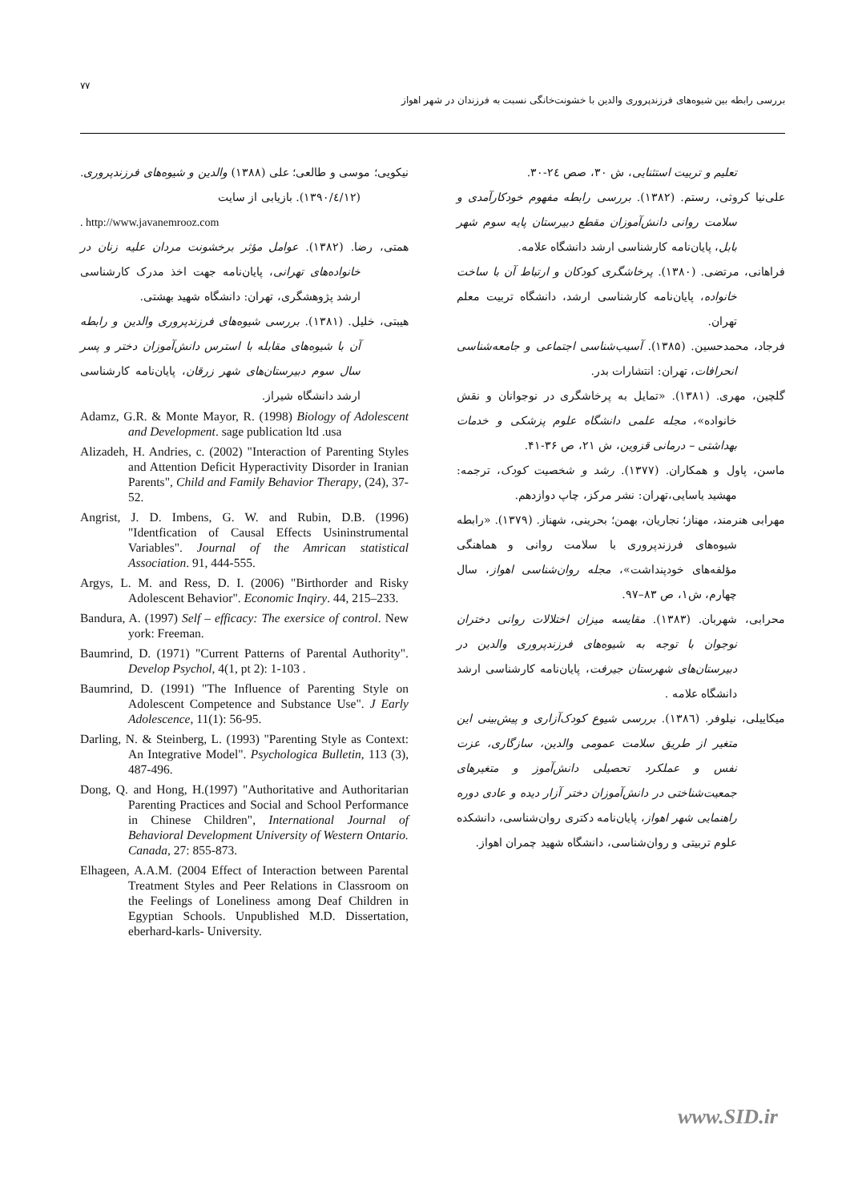۷۷
بررسی رابطه بین شیوه‌های فرزندپروری والدین با خشونت‌خانگی نسبت به فرزندان در شهر اهواز
تعلیم و تربیت استثنایی، ش ۳۰، صص ۲٤-۳۰.
علی‌نیا کروثی، رستم. (۱۳۸۲). بررسی رابطه مفهوم خودکارآمدی و سلامت روانی دانش‌آموزان مقطع دبیرستان پایه سوم شهر بابل، پایان‌نامه کارشناسی ارشد دانشگاه علامه.
فراهانی، مرتضی. (۱۳۸۰). پرخاشگری کودکان و ارتباط آن با ساخت خانواده، پایان‌نامه کارشناسی ارشد، دانشگاه تربیت معلم تهران.
فرجاد، محمدحسین. (۱۳۸۵). آسیب‌شناسی اجتماعی و جامعه‌شناسی انحرافات، تهران: انتشارات بدر.
گلچین، مهری. (۱۳۸۱). «تمایل به پرخاشگری در نوجوانان و نقش خانواده»، مجله علمی دانشگاه علوم پزشکی و خدمات بهداشتی – درمانی قزوین، ش ۲۱، ص ۳۶-۴۱.
ماسن، پاول و همکاران. (۱۳۷۷). رشد و شخصیت کودک، ترجمه: مهشید یاسایی،تهران: نشر مرکز، چاپ دوازدهم.
مهرابی هنرمند، مهناز؛ نجاریان، بهمن؛ بحرینی، شهناز. (۱۳۷۹). «رابطه شیوه‌های فرزندپروری با سلامت روانی و هماهنگی مؤلفه‌های خودپنداشت»، مجله روان‌شناسی اهواز، سال چهارم، ش۱، ص ۸۳–۹۷.
محرابی، شهربان. (۱۳۸۳). مقایسه میزان اختلالات روانی دختران نوجوان با توجه به شیوه‌های فرزندپروری والدین در دبیرستان‌های شهرستان جیرفت، پایان‌نامه کارشناسی ارشد دانشگاه علامه .
میکاییلی، نیلوفر. (۱۳۸٦). بررسی شیوع کودک‌آزاری و پیش‌بینی این متغیر از طریق سلامت عمومی والدین، سازگاری، عزت نفس و عملکرد تحصیلی دانش‌آموز و متغیرهای جمعیت‌شناختی در دانش‌آموزان دختر آزار دیده و عادی دوره راهنمایی شهر اهواز، پایان‌نامه دکتری روان‌شناسی، دانشکده علوم تربیتی و روان‌شناسی، دانشگاه شهید چمران اهواز.
نیکویی؛ موسی و طالعی؛ علی (۱۳۸۸) والدین و شیوه‌های فرزندپروری. (۱۳۹۰/٤/۱۲). بازیابی از سایت
. http://www.javanemrooz.com
همتی، رضا. (۱۳۸۲). عوامل مؤثر برخشونت مردان علیه زنان در خانواده‌های تهرانی، پایان‌نامه جهت اخذ مدرک کارشناسی ارشد پژوهشگری، تهران: دانشگاه شهید بهشتی.
هیبتی، خلیل. (۱۳۸۱). بررسی شیوه‌های فرزندپروری والدین و رابطه آن با شیوه‌های مقابله با استرس دانش‌آموزان دختر و پسر سال سوم دبیرستان‌های شهر زرقان، پایان‌نامه کارشناسی ارشد دانشگاه شیراز.
Adamz, G.R. & Monte Mayor, R. (1998) Biology of Adolescent and Development. sage publication ltd .usa
Alizadeh, H. Andries, c. (2002) "Interaction of Parenting Styles and Attention Deficit Hyperactivity Disorder in Iranian Parents", Child and Family Behavior Therapy, (24), 37-52.
Angrist, J. D. Imbens, G. W. and Rubin, D.B. (1996) "Identfication of Causal Effects Usininstrumental Variables". Journal of the Amrican statistical Association. 91, 444-555.
Argys, L. M. and Ress, D. I. (2006) "Birthorder and Risky Adolescent Behavior". Economic Inqiry. 44, 215–233.
Bandura, A. (1997) Self – efficacy: The exersice of control. New york: Freeman.
Baumrind, D. (1971) "Current Patterns of Parental Authority". Develop Psychol, 4(1, pt 2): 1-103 .
Baumrind, D. (1991) "The Influence of Parenting Style on Adolescent Competence and Substance Use". J Early Adolescence, 11(1): 56-95.
Darling, N. & Steinberg, L. (1993) "Parenting Style as Context: An Integrative Model". Psychologica Bulletin, 113 (3), 487-496.
Dong, Q. and Hong, H.(1997) "Authoritative and Authoritarian Parenting Practices and Social and School Performance in Chinese Children", International Journal of Behavioral Development University of Western Ontario. Canada, 27: 855-873.
Elhageen, A.A.M. (2004 Effect of Interaction between Parental Treatment Styles and Peer Relations in Classroom on the Feelings of Loneliness among Deaf Children in Egyptian Schools. Unpublished M.D. Dissertation, eberhard-karls- University.
www.SID.ir